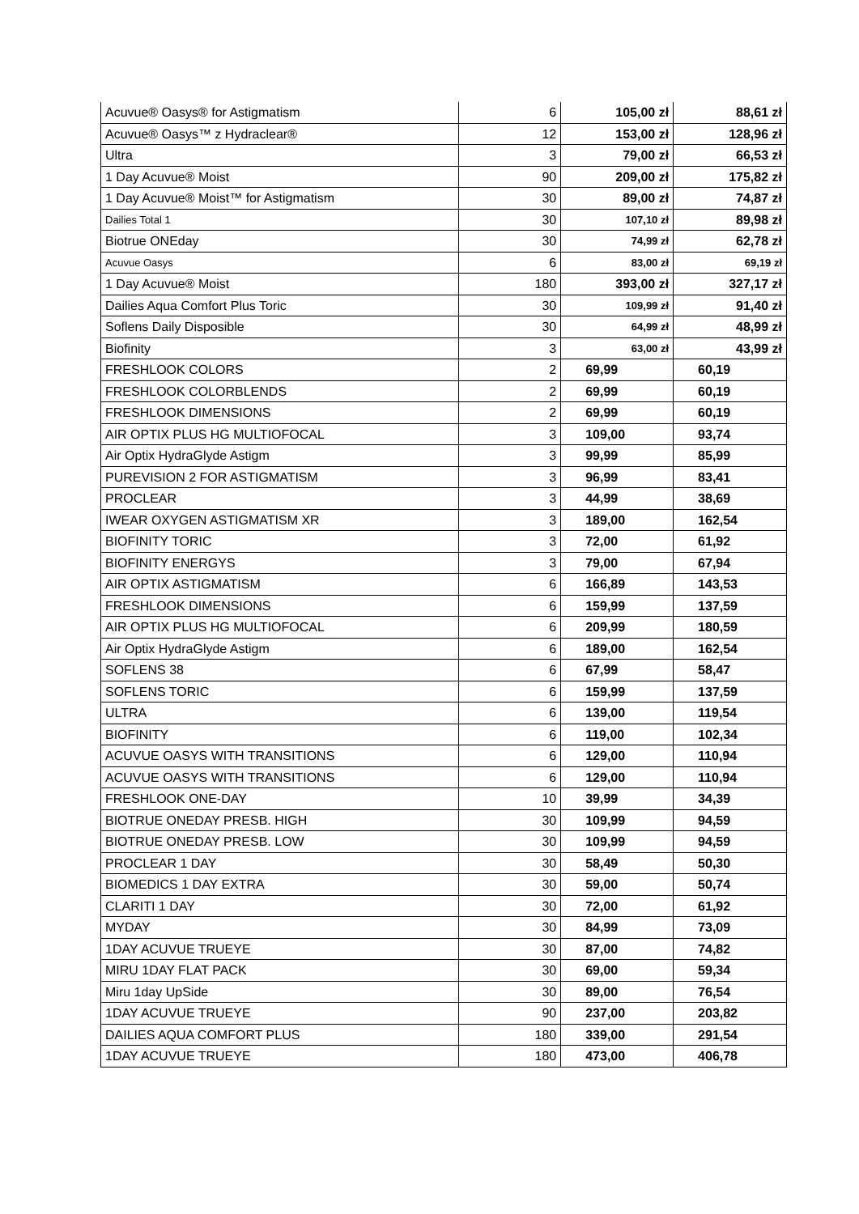| Acuvue® Oasys® for Astigmatism | 6 | 105,00 zł | 88,61 zł |
| Acuvue® Oasys™ z Hydraclear® | 12 | 153,00 zł | 128,96 zł |
| Ultra | 3 | 79,00 zł | 66,53 zł |
| 1 Day Acuvue® Moist | 90 | 209,00 zł | 175,82 zł |
| 1 Day Acuvue® Moist™ for Astigmatism | 30 | 89,00 zł | 74,87 zł |
| Dailies Total 1 | 30 | 107,10 zł | 89,98 zł |
| Biotrue ONEday | 30 | 74,99 zł | 62,78 zł |
| Acuvue Oasys | 6 | 83,00 zł | 69,19 zł |
| 1 Day Acuvue® Moist | 180 | 393,00 zł | 327,17 zł |
| Dailies Aqua Comfort Plus Toric | 30 | 109,99 zł | 91,40 zł |
| Soflens Daily Disposible | 30 | 64,99 zł | 48,99 zł |
| Biofinity | 3 | 63,00 zł | 43,99 zł |
| FRESHLOOK COLORS | 2 | 69,99 | 60,19 |
| FRESHLOOK COLORBLENDS | 2 | 69,99 | 60,19 |
| FRESHLOOK DIMENSIONS | 2 | 69,99 | 60,19 |
| AIR OPTIX PLUS HG MULTIOFOCAL | 3 | 109,00 | 93,74 |
| Air Optix HydraGlyde Astigm | 3 | 99,99 | 85,99 |
| PUREVISION 2 FOR ASTIGMATISM | 3 | 96,99 | 83,41 |
| PROCLEAR | 3 | 44,99 | 38,69 |
| IWEAR OXYGEN ASTIGMATISM XR | 3 | 189,00 | 162,54 |
| BIOFINITY TORIC | 3 | 72,00 | 61,92 |
| BIOFINITY ENERGYS | 3 | 79,00 | 67,94 |
| AIR OPTIX ASTIGMATISM | 6 | 166,89 | 143,53 |
| FRESHLOOK DIMENSIONS | 6 | 159,99 | 137,59 |
| AIR OPTIX PLUS HG MULTIOFOCAL | 6 | 209,99 | 180,59 |
| Air Optix HydraGlyde Astigm | 6 | 189,00 | 162,54 |
| SOFLENS 38 | 6 | 67,99 | 58,47 |
| SOFLENS TORIC | 6 | 159,99 | 137,59 |
| ULTRA | 6 | 139,00 | 119,54 |
| BIOFINITY | 6 | 119,00 | 102,34 |
| ACUVUE OASYS WITH TRANSITIONS | 6 | 129,00 | 110,94 |
| ACUVUE OASYS WITH TRANSITIONS | 6 | 129,00 | 110,94 |
| FRESHLOOK ONE-DAY | 10 | 39,99 | 34,39 |
| BIOTRUE ONEDAY PRESB. HIGH | 30 | 109,99 | 94,59 |
| BIOTRUE ONEDAY PRESB. LOW | 30 | 109,99 | 94,59 |
| PROCLEAR 1 DAY | 30 | 58,49 | 50,30 |
| BIOMEDICS 1 DAY EXTRA | 30 | 59,00 | 50,74 |
| CLARITI 1 DAY | 30 | 72,00 | 61,92 |
| MYDAY | 30 | 84,99 | 73,09 |
| 1DAY ACUVUE TRUEYE | 30 | 87,00 | 74,82 |
| MIRU 1DAY FLAT PACK | 30 | 69,00 | 59,34 |
| Miru 1day UpSide | 30 | 89,00 | 76,54 |
| 1DAY ACUVUE TRUEYE | 90 | 237,00 | 203,82 |
| DAILIES AQUA COMFORT PLUS | 180 | 339,00 | 291,54 |
| 1DAY ACUVUE TRUEYE | 180 | 473,00 | 406,78 |